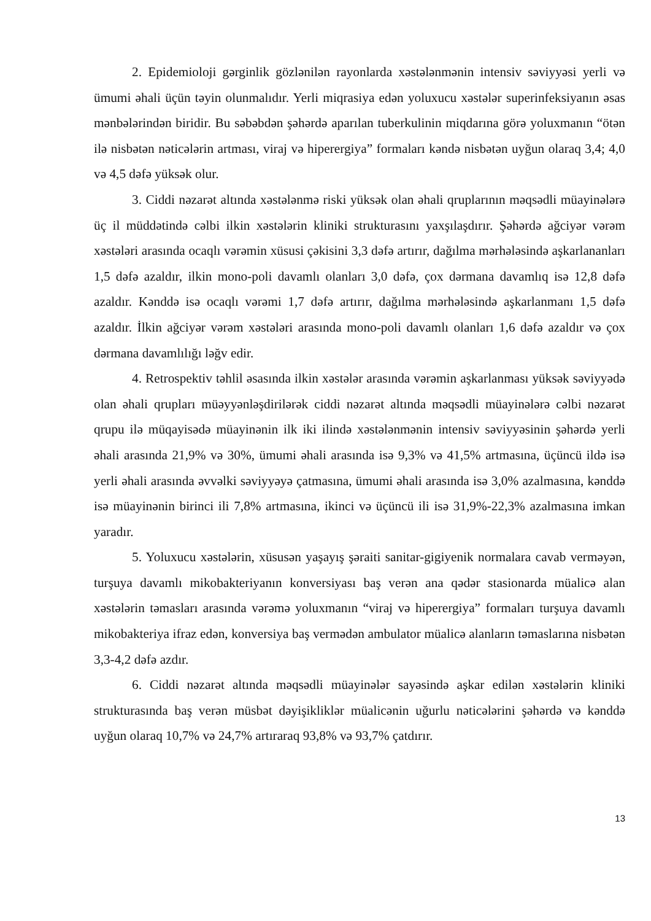2. Epidemioloji gərginlik gözlənilən rayonlarda xəstələnmənin intensiv səviyyəsi yerli və ümumi əhali üçün təyin olunmalıdır. Yerli miqrasiya edən yoluxucu xəstələr superinfeksiyanın əsas mənbələrindən biridir. Bu səbəbdən şəhərdə aparılan tuberkulinin miqdarına görə yoluxmanın “ötən ilə nisbətən nəticələrin artması, viraj və hiperergiya” formaları kəndə nisbətən uyğun olaraq 3,4; 4,0 və 4,5 dəfə yüksək olur.
3. Ciddi nəzarət altında xəstələnmə riski yüksək olan əhali qruplarının məqsədli müayinələrə üç il müddətində cəlbi ilkin xəstələrin kliniki strukturasını yaxşılaşdırır. Şəhərdə ağciyər vərəm xəstələri arasında ocaqlı vərəmin xüsusi çəkisini 3,3 dəfə artırır, dağılma mərhələsində aşkarlananları 1,5 dəfə azaldır, ilkin mono-poli davamlı olanları 3,0 dəfə, çox dərmana davamlıq isə 12,8 dəfə azaldır. Kənddə isə ocaqlı vərəmi 1,7 dəfə artırır, dağılma mərhələsində aşkarlanmanı 1,5 dəfə azaldır. İlkin ağciyər vərəm xəstələri arasında mono-poli davamlı olanları 1,6 dəfə azaldır və çox dərmana davamlılığı ləğv edir.
4. Retrospektiv təhlil əsasında ilkin xəstələr arasında vərəmin aşkarlanması yüksək səviyyədə olan əhali qrupları müəyyənləşdirilərək ciddi nəzarət altında məqsədli müayinələrə cəlbi nəzarət qrupu ilə müqayisədə müayinənin ilk iki ilində xəstələnmənin intensiv səviyyəsinin şəhərdə yerli əhali arasında 21,9% və 30%, ümumi əhali arasında isə 9,3% və 41,5% artmasına, üçüncü ildə isə yerli əhali arasında əvvəlki səviyyəyə çatmasına, ümumi əhali arasında isə 3,0% azalmasına, kənddə isə müayinənin birinci ili 7,8% artmasına, ikinci və üçüncü ili isə 31,9%-22,3% azalmasına imkan yaradır.
5. Yoluxucu xəstələrin, xüsusən yaşayış şəraiti sanitar-gigiyenik normalara cavab verməyən, turşuya davamlı mikobakteriyanın konversiyası baş verən ana qədər stasionarda müalicə alan xəstələrin təmasları arasında vərəmə yoluxmanın “viraj və hiperergiya” formaları turşuya davamlı mikobakteriya ifraz edən, konversiya baş vermədən ambulator müalicə alanların təmaslarına nisbətən 3,3-4,2 dəfə azdır.
6. Ciddi nəzarət altında məqsədli müayinələr sayəsində aşkar edilən xəstələrin kliniki strukturasında baş verən müsbət dəyişikliklər müalicənin uğurlu nəticələrini şəhərdə və kənddə uyğun olaraq 10,7% və 24,7% artıraraq 93,8% və 93,7% çatdırır.
13